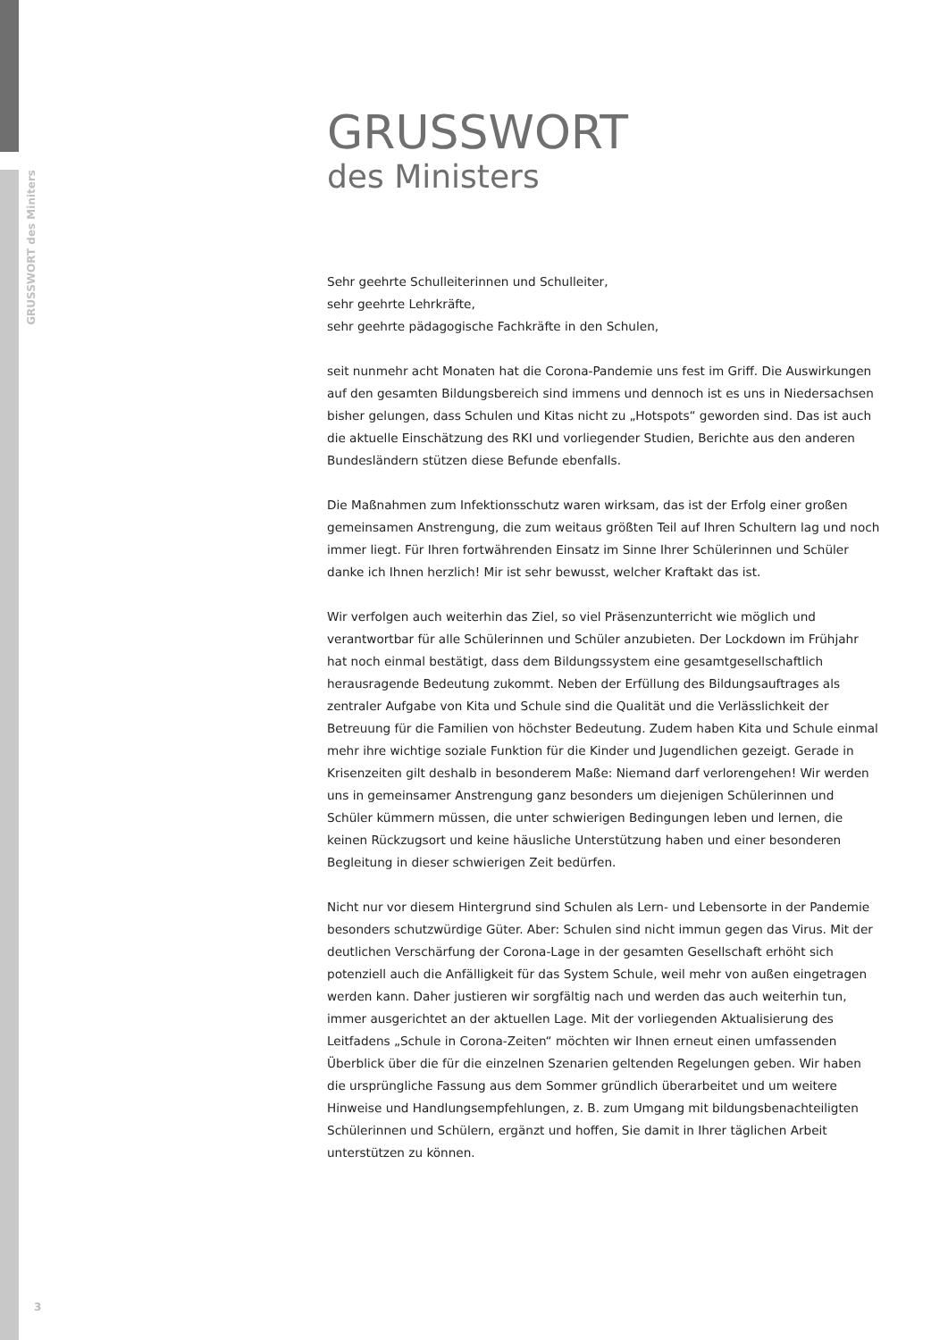GRUSSWORT des Miniters
GRUSSWORT
des Ministers
Sehr geehrte Schulleiterinnen und Schulleiter,
sehr geehrte Lehrkräfte,
sehr geehrte pädagogische Fachkräfte in den Schulen,
seit nunmehr acht Monaten hat die Corona-Pandemie uns fest im Griff. Die Auswirkungen auf den gesamten Bildungsbereich sind immens und dennoch ist es uns in Niedersachsen bisher gelungen, dass Schulen und Kitas nicht zu „Hotspots“ geworden sind. Das ist auch die aktuelle Einschätzung des RKI und vorliegender Studien, Berichte aus den anderen Bundesländern stützen diese Befunde ebenfalls.
Die Maßnahmen zum Infektionsschutz waren wirksam, das ist der Erfolg einer großen gemeinsamen Anstrengung, die zum weitaus größten Teil auf Ihren Schultern lag und noch immer liegt. Für Ihren fortwährenden Einsatz im Sinne Ihrer Schülerinnen und Schüler danke ich Ihnen herzlich! Mir ist sehr bewusst, welcher Kraftakt das ist.
Wir verfolgen auch weiterhin das Ziel, so viel Präsenzunterricht wie möglich und verantwortbar für alle Schülerinnen und Schüler anzubieten. Der Lockdown im Frühjahr hat noch einmal bestätigt, dass dem Bildungssystem eine gesamtgesellschaftlich herausragende Bedeutung zukommt. Neben der Erfüllung des Bildungsauftrages als zentraler Aufgabe von Kita und Schule sind die Qualität und die Verlässlichkeit der Betreuung für die Familien von höchster Bedeutung. Zudem haben Kita und Schule einmal mehr ihre wichtige soziale Funktion für die Kinder und Jugendlichen gezeigt. Gerade in Krisenzeiten gilt deshalb in besonderem Maße: Niemand darf verlorengehen! Wir werden uns in gemeinsamer Anstrengung ganz besonders um diejenigen Schülerinnen und Schüler kümmern müssen, die unter schwierigen Bedingungen leben und lernen, die keinen Rückzugsort und keine häusliche Unterstützung haben und einer besonderen Begleitung in dieser schwierigen Zeit bedürfen.
Nicht nur vor diesem Hintergrund sind Schulen als Lern- und Lebensorte in der Pandemie besonders schutzwürdige Güter. Aber: Schulen sind nicht immun gegen das Virus. Mit der deutlichen Verschärfung der Corona-Lage in der gesamten Gesellschaft erhöht sich potenziell auch die Anfälligkeit für das System Schule, weil mehr von außen eingetragen werden kann. Daher justieren wir sorgfältig nach und werden das auch weiterhin tun, immer ausgerichtet an der aktuellen Lage. Mit der vorliegenden Aktualisierung des Leitfadens „Schule in Corona-Zeiten“ möchten wir Ihnen erneut einen umfassenden Überblick über die für die einzelnen Szenarien geltenden Regelungen geben. Wir haben die ursprüngliche Fassung aus dem Sommer gründlich überarbeitet und um weitere Hinweise und Handlungsempfehlungen, z. B. zum Umgang mit bildungsbenachteiligten Schülerinnen und Schülern, ergänzt und hoffen, Sie damit in Ihrer täglichen Arbeit unterstützen zu können.
3